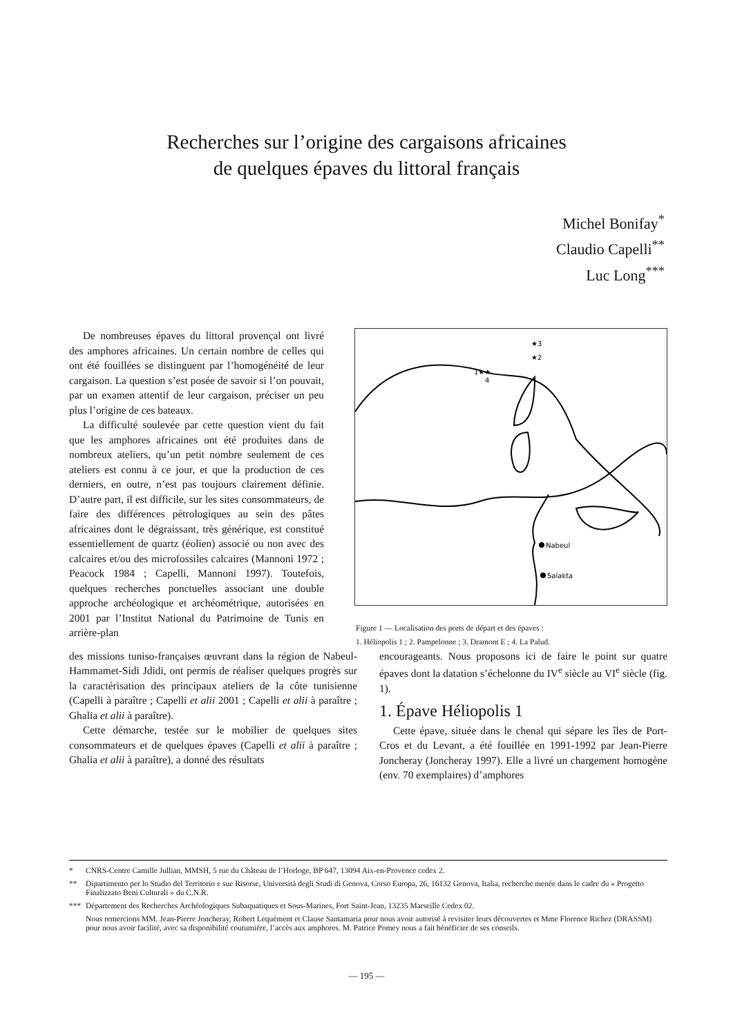Recherches sur l’origine des cargaisons africaines
de quelques épaves du littoral français
Michel Bonifay<sup>*</sup>
Claudio Capelli<sup>**</sup>
Luc Long<sup>***</sup>
De nombreuses épaves du littoral provençal ont livré des amphores africaines. Un certain nombre de celles qui ont été fouillées se distinguent par l’homogénéité de leur cargaison. La question s’est posée de savoir si l’on pouvait, par un examen attentif de leur cargaison, préciser un peu plus l’origine de ces bateaux.
La difficulté soulevée par cette question vient du fait que les amphores africaines ont été produites dans de nombreux ateliers, qu’un petit nombre seulement de ces ateliers est connu à ce jour, et que la production de ces derniers, en outre, n’est pas toujours clairement définie. D’autre part, il est difficile, sur les sites consommateurs, de faire des différences pétrologiques au sein des pâtes africaines dont le dégraissant, très générique, est constitué essentiellement de quartz (éolien) associé ou non avec des calcaires et/ou des microfossiles calcaires (Mannoni 1972 ; Peacock 1984 ; Capelli, Mannoni 1997). Toutefois, quelques recherches ponctuelles associant une double approche archéologique et archéométrique, autorisées en 2001 par l’Institut National du Patrimoine de Tunis en arrière-plan
★3
★2
1★★
4
Nabeul
Salakta
Figure 1 — Localisation des ports de départ et des épaves :
1. Héliopolis 1 ; 2. Pampelonne ; 3. Dramont E ; 4. La Palud.
des missions tuniso-françaises œuvrant dans la région de Nabeul-Hammamet-Sidi Jdidi, ont permis de réaliser quelques progrès sur la caractérisation des principaux ateliers de la côte tunisienne (Capelli à paraître ; Capelli et alii 2001 ; Capelli et alii à paraître ; Ghalia et alii à paraître).
Cette démarche, testée sur le mobilier de quelques sites consommateurs et de quelques épaves (Capelli et alii à paraître ; Ghalia et alii à paraître), a donné des résultats
encourageants. Nous proposons ici de faire le point sur quatre épaves dont la datation s’échelonne du IV<sup>e</sup> siècle au VI<sup>e</sup> siècle (fig. 1).
1. Épave Héliopolis 1
Cette épave, située dans le chenal qui sépare les îles de Port-Cros et du Levant, a été fouillée en 1991-1992 par Jean-Pierre Joncheray (Joncheray 1997). Elle a livré un chargement homogène (env. 70 exemplaires) d’amphores
* CNRS-Centre Camille Jullian, MMSH, 5 rue du Château de l’Horloge, BP 647, 13094 Aix-en-Provence cedex 2.
** Dipartimento per lo Studio del Territorio e sue Risorse, Università degli Studi di Genova, Corso Europa, 26, 16132 Genova, Italia, recherche menée dans le cadre du « Progetto Finalizzato Beni Culturali » du C.N.R.
*** Département des Recherches Archéologiques Subaquatiques et Sous-Marines, Fort Saint-Jean, 13235 Marseille Cedex 02.
Nous remercions MM. Jean-Pierre Joncheray, Robert Lequément et Clause Santamaria pour nous avoir autorisé à revisiter leurs découvertes et Mme Florence Richez (DRASSM) pour nous avoir facilité, avec sa disponibilité coutumière, l’accès aux amphores. M. Patrice Pomey nous a fait bénéficier de ses conseils.
— 195 —